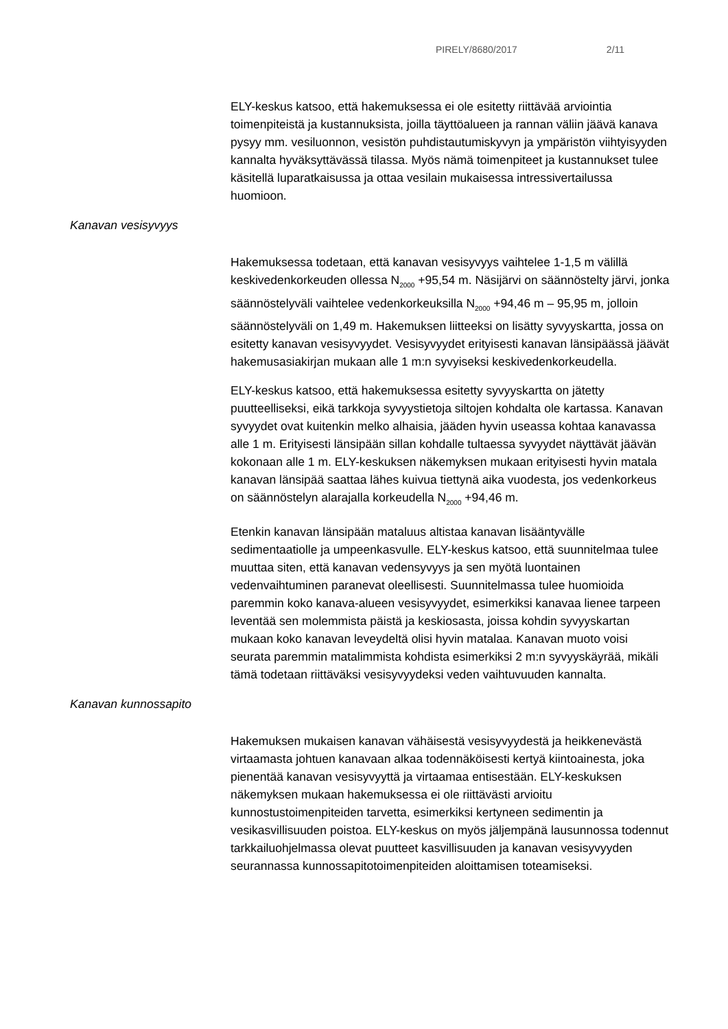PIRELY/8680/2017 2/11
ELY-keskus katsoo, että hakemuksessa ei ole esitetty riittävää arviointia toimenpiteistä ja kustannuksista, joilla täyttöalueen ja rannan väliin jäävä kanava pysyy mm. vesiluonnon, vesistön puhdistautumiskyvyn ja ympäristön viihtyisyyden kannalta hyväksyttävässä tilassa. Myös nämä toimenpiteet ja kustannukset tulee käsitellä luparatkaisussa ja ottaa vesilain mukaisessa intressivertailussa huomioon.
Kanavan vesisyvyys
Hakemuksessa todetaan, että kanavan vesisyvyys vaihtelee 1-1,5 m välillä keskivedenkorkeuden ollessa N<sub>2000</sub> +95,54 m. Näsijärvi on säännöstelty järvi, jonka säännöstelyväli vaihtelee vedenkorkeuksilla N<sub>2000</sub> +94,46 m – 95,95 m, jolloin säännöstelyväli on 1,49 m. Hakemuksen liitteeksi on lisätty syvyyskartta, jossa on esitetty kanavan vesisyvyydet. Vesisyvyydet erityisesti kanavan länsipäässä jäävät hakemusasiakirjan mukaan alle 1 m:n syvyiseksi keskivedenkorkeudella.
ELY-keskus katsoo, että hakemuksessa esitetty syvyyskartta on jätetty puutteelliseksi, eikä tarkkoja syvyystietoja siltojen kohdalta ole kartassa. Kanavan syvyydet ovat kuitenkin melko alhaisia, jääden hyvin useassa kohtaa kanavassa alle 1 m. Erityisesti länsipään sillan kohdalle tultaessa syvyydet näyttävät jäävän kokonaan alle 1 m. ELY-keskuksen näkemyksen mukaan erityisesti hyvin matala kanavan länsipää saattaa lähes kuivua tiettynä aika vuodesta, jos vedenkorkeus on säännöstelyn alarajalla korkeudella N<sub>2000</sub> +94,46 m.
Etenkin kanavan länsipään mataluus altistaa kanavan lisääntyvälle sedimentaatiolle ja umpeenkasvulle. ELY-keskus katsoo, että suunnitelmaa tulee muuttaa siten, että kanavan vedensyvyys ja sen myötä luontainen vedenvaihtuminen paranevat oleellisesti. Suunnitelmassa tulee huomioida paremmin koko kanava-alueen vesisyvyydet, esimerkiksi kanavaa lienee tarpeen leventää sen molemmista päistä ja keskiosasta, joissa kohdin syvyyskartan mukaan koko kanavan leveydeltä olisi hyvin matalaa. Kanavan muoto voisi seurata paremmin matalimmista kohdista esimerkiksi 2 m:n syvyyskäyrää, mikäli tämä todetaan riittäväksi vesisyvyydeksi veden vaihtuvuuden kannalta.
Kanavan kunnossapito
Hakemuksen mukaisen kanavan vähäisestä vesisyvyydestä ja heikkenevästä virtaamasta johtuen kanavaan alkaa todennäköisesti kertyä kiintoainesta, joka pienentää kanavan vesisyvyyttä ja virtaamaa entisestään. ELY-keskuksen näkemyksen mukaan hakemuksessa ei ole riittävästi arvioitu kunnostustoimenpiteiden tarvetta, esimerkiksi kertyneen sedimentin ja vesikasvillisuuden poistoa. ELY-keskus on myös jäljempänä lausunnossa todennut tarkkailuohjelmassa olevat puutteet kasvillisuuden ja kanavan vesisyvyyden seurannassa kunnossapitotoimenpiteiden aloittamisen toteamiseksi.